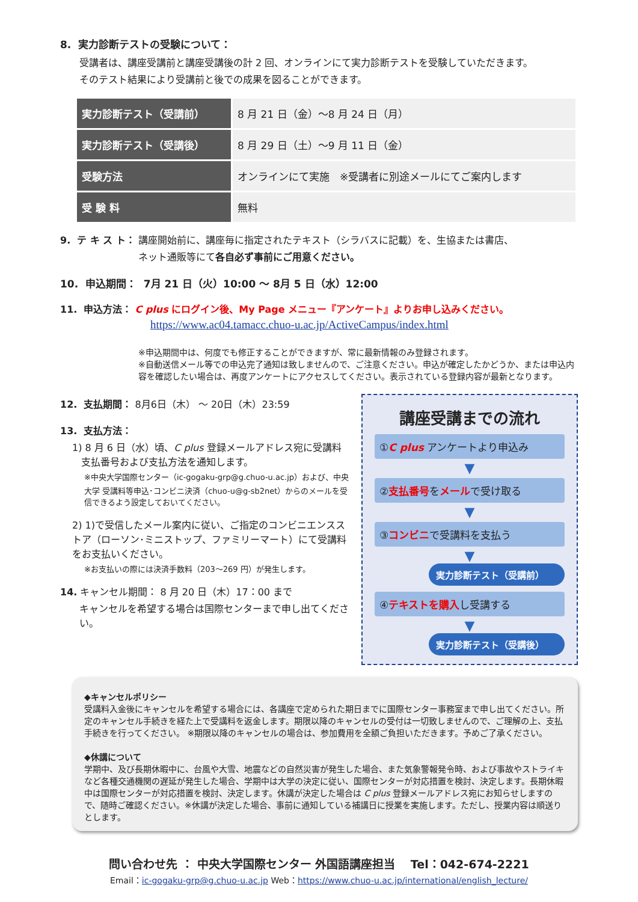8. 実力診断テストの受験について：
受講者は、講座受講前と講座受講後の計 2 回、オンラインにて実力診断テストを受験していただきます。
そのテスト結果により受講前と後での成果を図ることができます。
| 実力診断テスト（受講前） | 8 月 21 日（金）～8 月 24 日（月） |
| 実力診断テスト（受講後） | 8 月 29 日（土）～9 月 11 日（金） |
| 受験方法 | オンラインにて実施 ※受講者に別途メールにてご案内します |
| 受 験 料 | 無料 |
9. テ キ ス ト： 講座開始前に、講座毎に指定されたテキスト（シラバスに記載）を、生協または書店、
ネット通販等にて各自必ず事前にご用意ください。
10. 申込期間： 7月 21 日（火）10:00 ～ 8月 5 日（水）12:00
11. 申込方法： C plus にログイン後、My Page メニュー『アンケート』よりお申し込みください。
https://www.ac04.tamacc.chuo-u.ac.jp/ActiveCampus/index.html
※申込期間中は、何度でも修正することができますが、常に最新情報のみ登録されます。
※自動送信メール等での申込完了通知は致しませんので、ご注意ください。申込が確定したかどうか、または申込内容を確認したい場合は、再度アンケートにアクセスしてください。表示されている登録内容が最新となります。
12. 支払期間： 8月6日（木） ～ 20日（木）23:59
13. 支払方法：
1) 8 月 6 日（水）頃、C plus 登録メールアドレス宛に受講料
支払番号および支払方法を通知します。
※中央大学国際センター（ic-gogaku-grp@g.chuo-u.ac.jp）および、中央大学 受講料等申込･コンビニ決済（chuo-u@g-sb2net）からのメールを受信できるよう設定しておいてください。
2) 1)で受信したメール案内に従い、ご指定のコンビニエンスストア（ローソン･ミニストップ、ファミリーマート）にて受講料をお支払いください。
※お支払いの際には決済手数料（203～269 円）が発生します。
14. キャンセル期間： 8 月 20 日（木）17：00 まで
キャンセルを希望する場合は国際センターまで申し出てください。
講座受講までの流れ
①C plus アンケートより申込み
▼
②支払番号をメールで受け取る
▼
③コンビニで受講料を支払う
▼
実力診断テスト（受講前）
④テキストを購入し受講する
▼
実力診断テスト（受講後）
◆キャンセルポリシー
受講料入金後にキャンセルを希望する場合には、各講座で定められた期日までに国際センター事務室まで申し出てください。所定のキャンセル手続きを経た上で受講料を返金します。期限以降のキャンセルの受付は一切致しませんので、ご理解の上、支払手続きを行ってください。 ※期限以降のキャンセルの場合は、参加費用を全額ご負担いただきます。予めご了承ください。
◆休講について
学期中、及び長期休暇中に、台風や大雪、地震などの自然災害が発生した場合、また気象警報発令時、および事故やストライキなど各種交通機関の遅延が発生した場合、学期中は大学の決定に従い、国際センターが対応措置を検討、決定します。長期休暇中は国際センターが対応措置を検討、決定します。休講が決定した場合は C plus 登録メールアドレス宛にお知らせしますので、随時ご確認ください。※休講が決定した場合、事前に通知している補講日に授業を実施します。ただし、授業内容は順送りとします。
問い合わせ先 ： 中央大学国際センター 外国語講座担当 　Tel：042-674-2221
Email：ic-gogaku-grp@g.chuo-u.ac.jp Web：https://www.chuo-u.ac.jp/international/english_lecture/